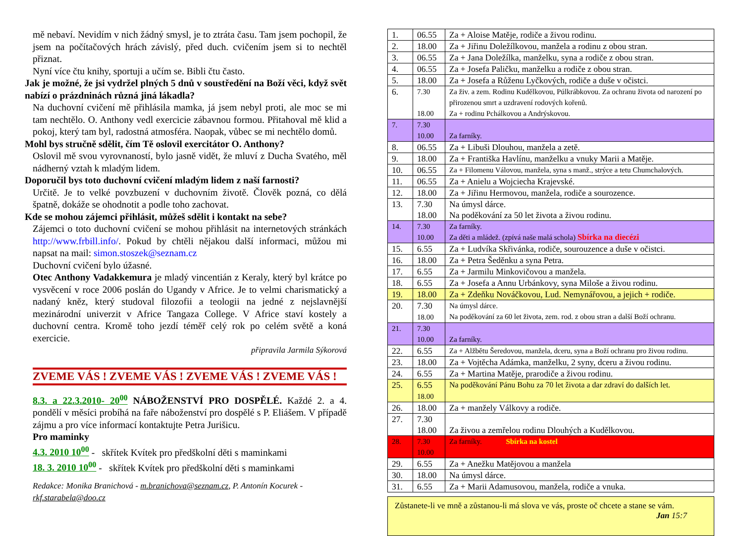mě nebaví. Nevidím v nich žádný smysl, je to ztráta času. Tam jsem pochopil, že jsem na počítačových hrách závislý, před duch. cvičením jsem si to nechtěl přiznat.
Nyní více čtu knihy, sportuji a učím se. Bibli čtu často.
Jak je možné, že jsi vydržel plných 5 dnů v soustředění na Boží věci, když svět nabízí o prázdninách různá jiná lákadla?
Na duchovní cvičení mě přihlásila mamka, já jsem nebyl proti, ale moc se mi tam nechtělo. O. Anthony vedl exercicie zábavnou formou. Přitahoval mě klid a pokoj, který tam byl, radostná atmosféra. Naopak, vůbec se mi nechtělo domů.
Mohl bys stručně sdělit, čím Tě oslovil exercitátor O. Anthony?
Oslovil mě svou vyrovnaností, bylo jasně vidět, že mluví z Ducha Svatého, měl nádherný vztah k mladým lidem.
Doporučil bys toto duchovní cvičení mladým lidem z naší farnosti?
Určitě. Je to velké povzbuzení v duchovním životě. Člověk pozná, co dělá špatně, dokáže se ohodnotit a podle toho zachovat.
Kde se mohou zájemci přihlásit, můžeš sdělit i kontakt na sebe?
Zájemci o toto duchovní cvičení se mohou přihlásit na internetových stránkách http://www.frbill.info/. Pokud by chtěli nějakou další informaci, můžou mi napsat na mail: simon.stoszek@seznam.cz
Duchovní cvičení bylo úžasné.
Otec Anthony Vadakkemura je mladý vincentián z Keraly, který byl krátce po vysvěcení v roce 2006 poslán do Ugandy v Africe. Je to velmi charismatický a nadaný kněz, který studoval filozofii a teologii na jedné z nejslavnější mezinárodní univerzit v Africe Tangaza College. V Africe staví kostely a duchovní centra. Kromě toho jezdí téměř celý rok po celém světě a koná exercicie.
připravila Jarmila Sýkorová
ZVEME VÁS ! ZVEME VÁS ! ZVEME VÁS ! ZVEME VÁS !
8.3. a 22.3.2010- 20<sup>00</sup> NÁBOŽENSTVÍ PRO DOSPĚLÉ. Každé 2. a 4. pondělí v měsíci probíhá na faře náboženství pro dospělé s P. Eliášem. V případě zájmu a pro více informací kontaktujte Petra Jurišicu.
Pro maminky
4.3. 2010 10<sup>00</sup> - skřítek Kvítek pro předškolní děti s maminkami
18. 3. 2010 10<sup>00</sup> - skřítek Kvítek pro předškolní děti s maminkami
Redakce: Monika Branichová - m.branichova@seznam.cz, P. Antonín Kocurek - rkf.starabela@doo.cz
| 1. | 06.55 | Za + Aloise Matěje, rodiče a živou rodinu. |
| 2. | 18.00 | Za + Jiřinu Doležílkovou, manžela a rodinu z obou stran. |
| 3. | 06.55 | Za + Jana Doležílka, manželku, syna a rodiče z obou stran. |
| 4. | 06.55 | Za + Josefa Paličku, manželku a rodiče z obou stran. |
| 5. | 18.00 | Za + Josefa a Růženu Lyčkových, rodiče a duše v očistci. |
| 6. | 7.30 18.00 | Za živ. a zem. Rodinu Kudělkovou, Púlkrábkovou. Za ochranu života od narození po přirozenou smrt a uzdravení rodových kořenů. Za + rodinu Pchálkovou a Andrýskovou. |
| 7. | 7.30 10.00 | Za farníky. |
| 8. | 06.55 | Za + Libuši Dlouhou, manžela a zetě. |
| 9. | 18.00 | Za + Františka Havlínu, manželku a vnuky Marii a Matěje. |
| 10. | 06.55 | Za + Filomenu Válovou, manžela, syna s manž., strýce a tetu Chumchalových. |
| 11. | 06.55 | Za + Anielu a Wojciecha Krajevské. |
| 12. | 18.00 | Za + Jiřinu Hermovou, manžela, rodiče a sourozence. |
| 13. | 7.30 18.00 | Na úmysl dárce. Na poděkování za 50 let života a živou rodinu. |
| 14. | 7.30 10.00 | Za farníky. Za děti a mládež. (zpívá naše malá schola) Sbírka na diecézi |
| 15. | 6.55 | Za + Ludvíka Skřivánka, rodiče, sourouzence a duše v očistci. |
| 16. | 18.00 | Za + Petra Šeděnku a syna Petra. |
| 17. | 6.55 | Za + Jarmilu Minkovičovou a manžela. |
| 18. | 6.55 | Za + Josefa a Annu Urbánkovy, syna Miloše a živou rodinu. |
| 19. | 18.00 | Za + Zdeňku Nováčkovou, Lud. Nemynářovou, a jejich + rodiče. |
| 20. | 7.30 18.00 | Na úmysl dárce. Na poděkování za 60 let života, zem. rod. z obou stran a další Boží ochranu. |
| 21. | 7.30 10.00 | Za farníky. |
| 22. | 6.55 | Za + Alžbětu Šeredovou, manžela, dceru, syna a Boží ochranu pro živou rodinu. |
| 23. | 18.00 | Za + Vojtěcha Adámka, manželku, 2 syny, dceru a živou rodinu. |
| 24. | 6.55 | Za + Martina Matěje, prarodiče a živou rodinu. |
| 25. | 6.55 18.00 | Na poděkování Pánu Bohu za 70 let života a dar zdraví do dalších let. |
| 26. | 18.00 | Za + manžely Válkovy a rodiče. |
| 27. | 7.30 18.00 | Za živou a zemřelou rodinu Dlouhých a Kudělkovou. |
| 28. | 7.30 10.00 | Za farníky. Sbírka na kostel |
| 29. | 6.55 | Za + Anežku Matějovou a manžela |
| 30. | 18.00 | Na úmysl dárce. |
| 31. | 6.55 | Za + Marii Adamusovou, manžela, rodiče a vnuka. |
Zůstanete-li ve mně a zůstanou-li má slova ve vás, proste oč chcete a stane se vám.
Jan 15:7